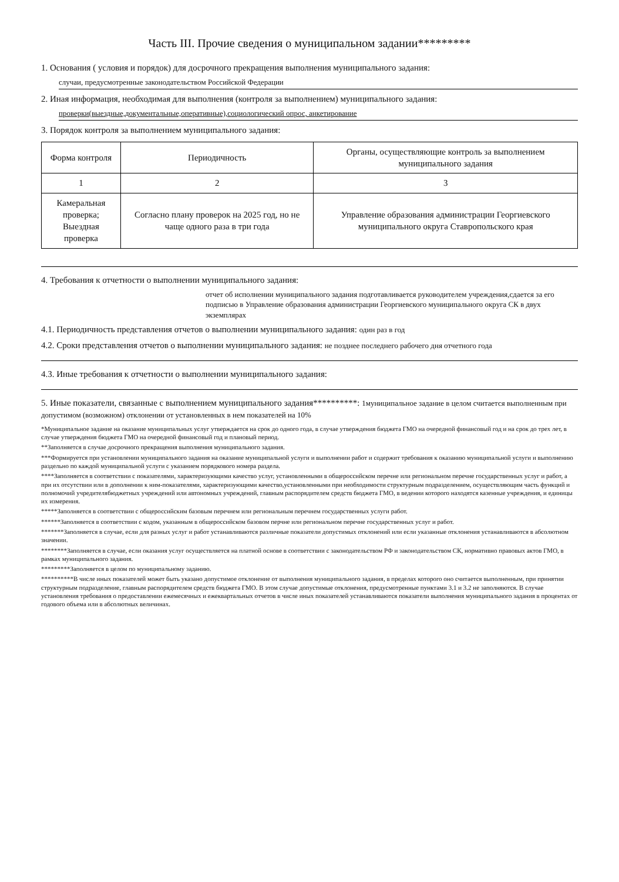Часть III. Прочие сведения о муниципальном задании*********
1. Основания ( условия и порядок) для досрочного прекращения выполнения муниципального задания:
случаи, предусмотренные законодательством Российской Федерации
2. Иная информация, необходимая для выполнения (контроля за выполнением) муниципального задания:
проверки(выездные,документальные,оперативные),социологический опрос, анкетирование
3. Порядок контроля за выполнением муниципального задания:
| Форма контроля | Периодичность | Органы, осуществляющие контроль за выполнением муниципального задания |
| --- | --- | --- |
| 1 | 2 | 3 |
| Камеральная проверка; Выездная проверка | Согласно плану проверок на 2025 год, но не чаще одного раза в три года | Управление образования администрации Георгиевского муниципального округа Ставропольского края |
4. Требования к отчетности о выполнении муниципального задания:
отчет об исполнении муниципального задания подготавливается руководителем учреждения,сдается за его подписью в Управление образования администрации Георгиевского муниципального округа СК в двух экземплярах
4.1. Периодичность представления отчетов о выполнении муниципального задания: один раз в год
4.2. Сроки представления отчетов о выполнении муниципального задания: не позднее последнего рабочего дня отчетного года
4.3. Иные требования к отчетности о выполнении муниципального задания:
5. Иные показатели, связанные с выполнением муниципального задания**********: 1муниципальное задание в целом считается выполненным при допустимом (возможном) отклонении от установленных в нем показателей на 10%
*Муниципальное задание на оказание муниципальных услуг утверждается на срок до одного года, в случае утверждения бюджета ГМО на очередной финансовый год и на срок до трех лет, в случае утверждения бюджета ГМО на очередной финансовый год и плановый период.
**Заполняется в случае досрочного прекращения выполнения муниципального задания.
***Формируется при установлении муниципального задания на оказание муниципальной услуги и выполнении работ и содержит требования к оказанию муниципальной услуги и выполнению раздельно по каждой муниципальной услуги с указанием порядкового номера раздела.
****Заполняется в соответствии с показателями, характеризующими качество услуг, установленными в общероссийском перечне или региональном перечне государственных услуг и работ, а при их отсутствии или в дополнении к ним-показателями, характеризующими качество,установленными при необходимости структурным подразделением, осуществляющим часть функций и полномочий учредителябюджетных учреждений или автономных учреждений, главным распорядителем средств бюджета ГМО, в ведении которого находятся казенные учреждения, и единицы их измерения.
*****Заполняется в соответствии с общероссийским базовым перечнем или региональным перечнем государственных услуги работ.
******Заполняется в соответствии с кодом, указанным в общероссийском базовом перчне или региональном перечне государственных услуг и работ.
*******Заполняется в случае, если для разных услуг и работ устанавливаются различные показатели допустимых отклонений или если указанные отклонения устанавливаются в абсолютном значении.
********Заполняется в случае, если оказания услуг осуществляется на платной основе в соответствии с законодательством РФ и законодательством СК, нормативно правовых актов ГМО, в рамках муниципального задания.
*********Заполняется в целом по муниципальному заданию.
**********В числе иных показателей может быть указано допустимое отклонение от выполнения муниципального задания, в пределах которого оно считается выполненным, при принятии структурным подразделение, главным распорядителем средств бюджета ГМО. В этом случае допустимые отклонения, предусмотренные пунктами 3.1 и 3.2 не заполняются. В случае установления требования о предоставлении ежемесячных и ежеквартальных отчетов в числе иных показателей устанавливаются показатели выполнения муниципального задания в процентах от годового объема или в абсолютных величинах.